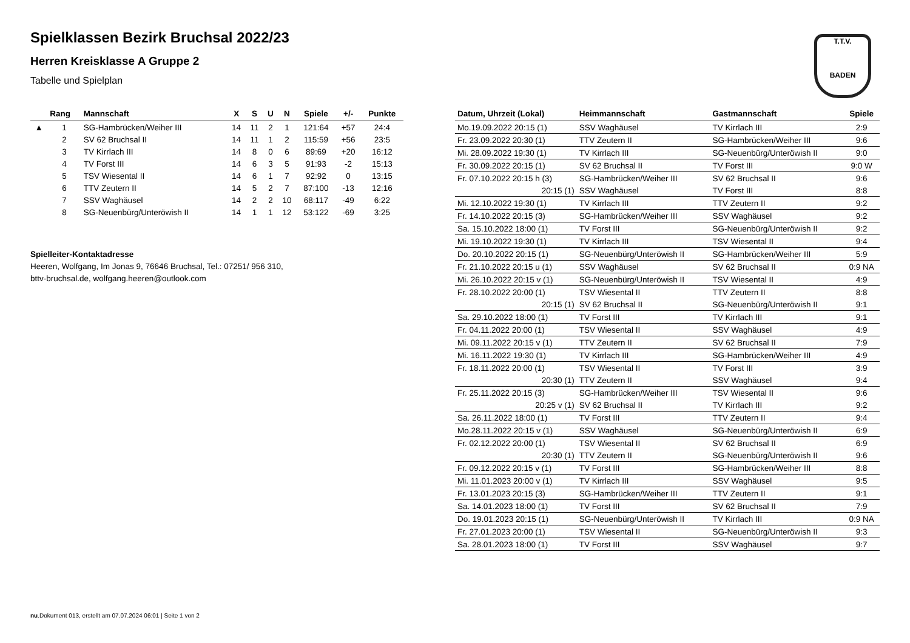T.T.V.
BADEN
Spielklassen Bezirk Bruchsal 2022/23
Herren Kreisklasse A Gruppe 2
Tabelle und Spielplan
| | Rang | Mannschaft | X | S | U | N | Spiele | +/- | Punkte |
| --- | --- | --- | --- | --- | --- | --- | --- | --- | --- |
| ▲ | 1 | SG-Hambrücken/Weiher III | 14 | 11 | 2 | 1 | 121:64 | +57 | 24:4 |
| | 2 | SV 62 Bruchsal II | 14 | 11 | 1 | 2 | 115:59 | +56 | 23:5 |
| | 3 | TV Kirrlach III | 14 | 8 | 0 | 6 | 89:69 | +20 | 16:12 |
| | 4 | TV Forst III | 14 | 6 | 3 | 5 | 91:93 | -2 | 15:13 |
| | 5 | TSV Wiesental II | 14 | 6 | 1 | 7 | 92:92 | 0 | 13:15 |
| | 6 | TTV Zeutern II | 14 | 5 | 2 | 7 | 87:100 | -13 | 12:16 |
| | 7 | SSV Waghäusel | 14 | 2 | 2 | 10 | 68:117 | -49 | 6:22 |
| | 8 | SG-Neuenbürg/Unteröwish II | 14 | 1 | 1 | 12 | 53:122 | -69 | 3:25 |
Spielleiter-Kontaktadresse
Heeren, Wolfgang, Im Jonas 9, 76646 Bruchsal, Tel.: 07251/ 956 310, bttv-bruchsal.de, wolfgang.heeren@outlook.com
| Datum, Uhrzeit (Lokal) | Heimmannschaft | Gastmannschaft | Spiele |
| --- | --- | --- | --- |
| Mo.19.09.2022 20:15 (1) | SSV Waghäusel | TV Kirrlach III | 2:9 |
| Fr. 23.09.2022 20:30 (1) | TTV Zeutern II | SG-Hambrücken/Weiher III | 9:6 |
| Mi. 28.09.2022 19:30 (1) | TV Kirrlach III | SG-Neuenbürg/Unteröwish II | 9:0 |
| Fr. 30.09.2022 20:15 (1) | SV 62 Bruchsal II | TV Forst III | 9:0 W |
| Fr. 07.10.2022 20:15 h (3) | SG-Hambrücken/Weiher III | SV 62 Bruchsal II | 9:6 |
| 20:15 (1) | SSV Waghäusel | TV Forst III | 8:8 |
| Mi. 12.10.2022 19:30 (1) | TV Kirrlach III | TTV Zeutern II | 9:2 |
| Fr. 14.10.2022 20:15 (3) | SG-Hambrücken/Weiher III | SSV Waghäusel | 9:2 |
| Sa. 15.10.2022 18:00 (1) | TV Forst III | SG-Neuenbürg/Unteröwish II | 9:2 |
| Mi. 19.10.2022 19:30 (1) | TV Kirrlach III | TSV Wiesental II | 9:4 |
| Do. 20.10.2022 20:15 (1) | SG-Neuenbürg/Unteröwish II | SG-Hambrücken/Weiher III | 5:9 |
| Fr. 21.10.2022 20:15 u (1) | SSV Waghäusel | SV 62 Bruchsal II | 0:9 NA |
| Mi. 26.10.2022 20:15 v (1) | SG-Neuenbürg/Unteröwish II | TSV Wiesental II | 4:9 |
| Fr. 28.10.2022 20:00 (1) | TSV Wiesental II | TTV Zeutern II | 8:8 |
| 20:15 (1) | SV 62 Bruchsal II | SG-Neuenbürg/Unteröwish II | 9:1 |
| Sa. 29.10.2022 18:00 (1) | TV Forst III | TV Kirrlach III | 9:1 |
| Fr. 04.11.2022 20:00 (1) | TSV Wiesental II | SSV Waghäusel | 4:9 |
| Mi. 09.11.2022 20:15 v (1) | TTV Zeutern II | SV 62 Bruchsal II | 7:9 |
| Mi. 16.11.2022 19:30 (1) | TV Kirrlach III | SG-Hambrücken/Weiher III | 4:9 |
| Fr. 18.11.2022 20:00 (1) | TSV Wiesental II | TV Forst III | 3:9 |
| 20:30 (1) | TTV Zeutern II | SSV Waghäusel | 9:4 |
| Fr. 25.11.2022 20:15 (3) | SG-Hambrücken/Weiher III | TSV Wiesental II | 9:6 |
| 20:25 v (1) | SV 62 Bruchsal II | TV Kirrlach III | 9:2 |
| Sa. 26.11.2022 18:00 (1) | TV Forst III | TTV Zeutern II | 9:4 |
| Mo.28.11.2022 20:15 v (1) | SSV Waghäusel | SG-Neuenbürg/Unteröwish II | 6:9 |
| Fr. 02.12.2022 20:00 (1) | TSV Wiesental II | SV 62 Bruchsal II | 6:9 |
| 20:30 (1) | TTV Zeutern II | SG-Neuenbürg/Unteröwish II | 9:6 |
| Fr. 09.12.2022 20:15 v (1) | TV Forst III | SG-Hambrücken/Weiher III | 8:8 |
| Mi. 11.01.2023 20:00 v (1) | TV Kirrlach III | SSV Waghäusel | 9:5 |
| Fr. 13.01.2023 20:15 (3) | SG-Hambrücken/Weiher III | TTV Zeutern II | 9:1 |
| Sa. 14.01.2023 18:00 (1) | TV Forst III | SV 62 Bruchsal II | 7:9 |
| Do. 19.01.2023 20:15 (1) | SG-Neuenbürg/Unteröwish II | TV Kirrlach III | 0:9 NA |
| Fr. 27.01.2023 20:00 (1) | TSV Wiesental II | SG-Neuenbürg/Unteröwish II | 9:3 |
| Sa. 28.01.2023 18:00 (1) | TV Forst III | SSV Waghäusel | 9:7 |
nu.Dokument 013, erstellt am 07.07.2024 06:01 | Seite 1 von 2